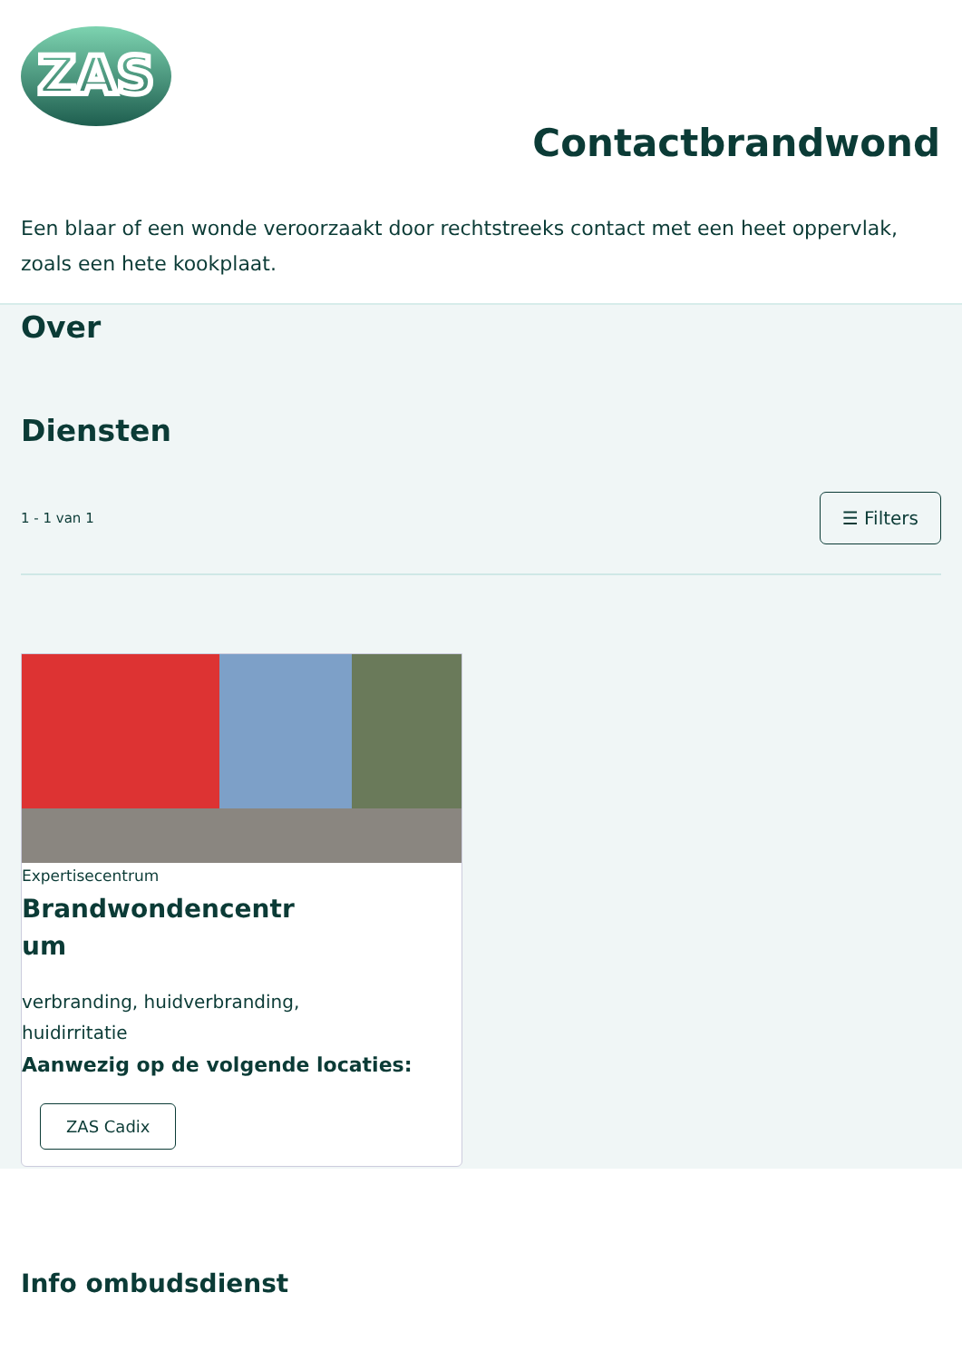ZAS
Contactbrandwond
Een blaar of een wonde veroorzaakt door rechtstreeks contact met een heet oppervlak, zoals een hete kookplaat.
Over
Diensten
1 - 1 van 1 ☰ Filters
Expertisecentrum
Brandwondencentrum
verbranding, huidverbranding, huidirritatie
Aanwezig op de volgende locaties:
ZAS Cadix
Info ombudsdienst